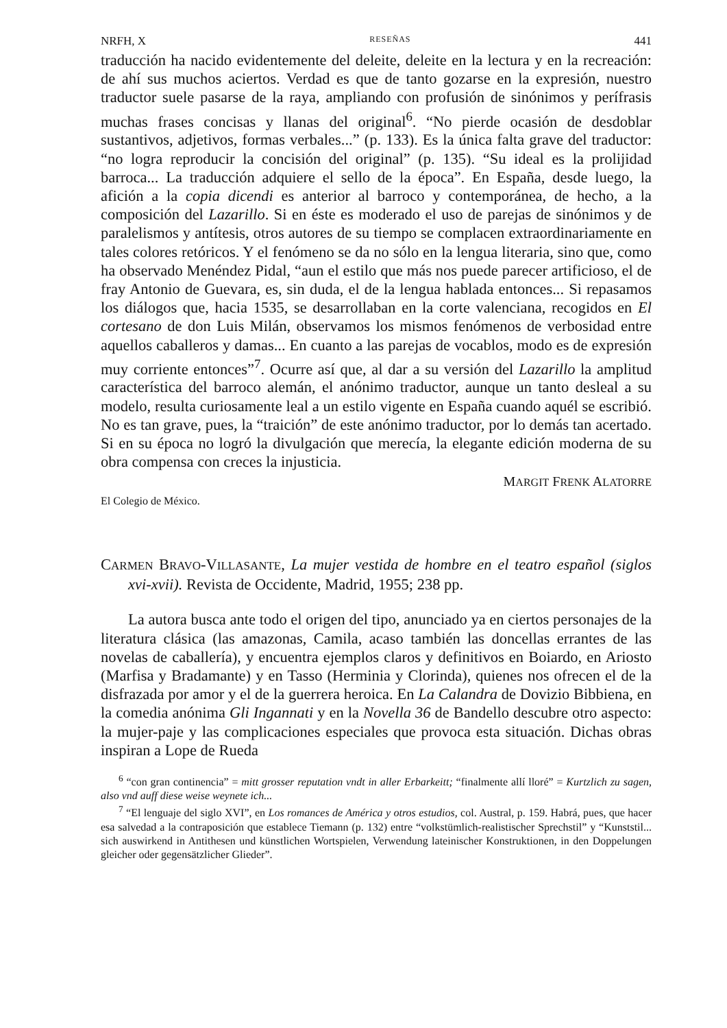NRFH, X RESEÑAS 441
traducción ha nacido evidentemente del deleite, deleite en la lectura y en la recreación: de ahí sus muchos aciertos. Verdad es que de tanto gozarse en la expresión, nuestro traductor suele pasarse de la raya, ampliando con profusión de sinónimos y perífrasis muchas frases concisas y llanas del original<sup>6</sup>. “No pierde ocasión de desdoblar sustantivos, adjetivos, formas verbales...” (p. 133). Es la única falta grave del traductor: “no logra reproducir la concisión del original” (p. 135). “Su ideal es la prolijidad barroca... La traducción adquiere el sello de la época”. En España, desde luego, la afición a la copia dicendi es anterior al barroco y contemporánea, de hecho, a la composición del Lazarillo. Si en éste es moderado el uso de parejas de sinónimos y de paralelismos y antítesis, otros autores de su tiempo se complacen extraordinariamente en tales colores retóricos. Y el fenómeno se da no sólo en la lengua literaria, sino que, como ha observado Menéndez Pidal, “aun el estilo que más nos puede parecer artificioso, el de fray Antonio de Guevara, es, sin duda, el de la lengua hablada entonces... Si repasamos los diálogos que, hacia 1535, se desarrollaban en la corte valenciana, recogidos en El cortesano de don Luis Milán, observamos los mismos fenómenos de verbosidad entre aquellos caballeros y damas... En cuanto a las parejas de vocablos, modo es de expresión muy corriente entonces”<sup>7</sup>. Ocurre así que, al dar a su versión del Lazarillo la amplitud característica del barroco alemán, el anónimo traductor, aunque un tanto desleal a su modelo, resulta curiosamente leal a un estilo vigente en España cuando aquél se escribió. No es tan grave, pues, la “traición” de este anónimo traductor, por lo demás tan acertado. Si en su época no logró la divulgación que merecía, la elegante edición moderna de su obra compensa con creces la injusticia.
MARGIT FRENK ALATORRE
El Colegio de México.
CARMEN BRAVO-VILLASANTE, La mujer vestida de hombre en el teatro español (siglos xvi-xvii). Revista de Occidente, Madrid, 1955; 238 pp.
La autora busca ante todo el origen del tipo, anunciado ya en ciertos personajes de la literatura clásica (las amazonas, Camila, acaso también las doncellas errantes de las novelas de caballería), y encuentra ejemplos claros y definitivos en Boiardo, en Ariosto (Marfisa y Bradamante) y en Tasso (Herminia y Clorinda), quienes nos ofrecen el de la disfrazada por amor y el de la guerrera heroica. En La Calandra de Dovizio Bibbiena, en la comedia anónima Gli Ingannati y en la Novella 36 de Bandello descubre otro aspecto: la mujer-paje y las complicaciones especiales que provoca esta situación. Dichas obras inspiran a Lope de Rueda
<sup>6</sup> “con gran continencia” = mitt grosser reputation vndt in aller Erbarkeitt; “finalmente allí lloré” = Kurtzlich zu sagen, also vnd auff diese weise weynete ich...
<sup>7</sup> “El lenguaje del siglo XVI”, en Los romances de América y otros estudios, col. Austral, p. 159. Habrá, pues, que hacer esa salvedad a la contraposición que establece Tiemann (p. 132) entre “volkstümlich-realistischer Sprechstil” y “Kunststil... sich auswirkend in Antithesen und künstlichen Wortspielen, Verwendung lateinischer Konstruktionen, in den Doppelungen gleicher oder gegensätzlicher Glieder”.